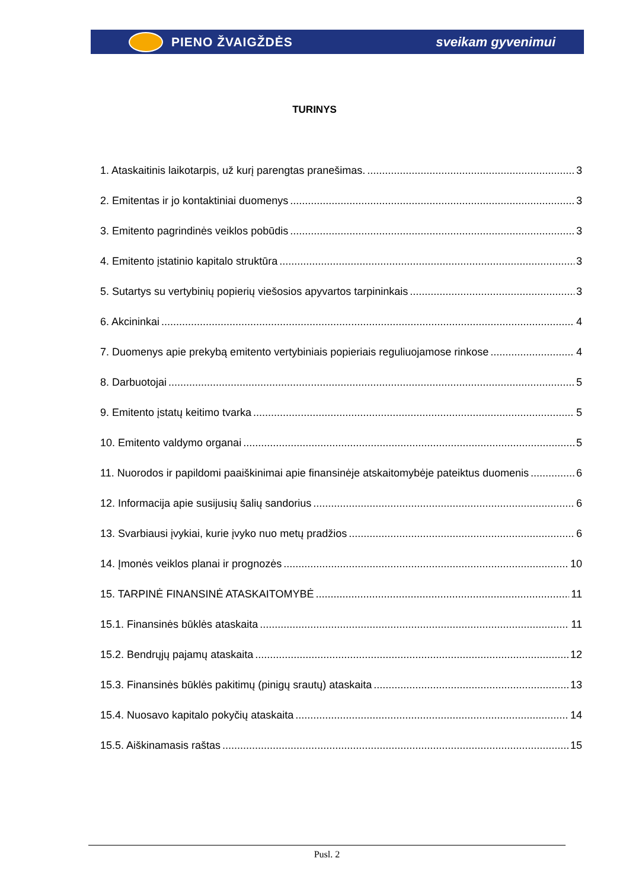PIENO ŽVAIGŽDĖS sveikam gyvenimui
TURINYS
1. Ataskaitinis laikotarpis, už kurį parengtas pranešimas. 3
2. Emitentas ir jo kontaktiniai duomenys 3
3. Emitento pagrindinės veiklos pobūdis 3
4. Emitento įstatinio kapitalo struktūra 3
5. Sutartys su vertybinių popierių viešosios apyvartos tarpininkais 3
6. Akcininkai 4
7. Duomenys apie prekybą emitento vertybiniais popieriais reguliuojamose rinkose 4
8. Darbuotojai 5
9. Emitento įstatų keitimo tvarka 5
10. Emitento valdymo organai 5
11. Nuorodos ir papildomi paaiškinimai apie finansinėje atskaitomybėje pateiktus duomenis 6
12. Informacija apie susijusių šalių sandorius 6
13. Svarbiausi įvykiai, kurie įvyko nuo metų pradžios 6
14. Įmonės veiklos planai ir prognozės 10
15. TARPINĖ FINANSINĖ ATASKAITOMYBĖ 11
15.1. Finansinės būklės ataskaita 11
15.2. Bendrųjų pajamų ataskaita 12
15.3. Finansinės būklės pakitimų (pinigų srautų) ataskaita 13
15.4. Nuosavo kapitalo pokyčių ataskaita 14
15.5. Aiškinamasis raštas 15
Pusl. 2